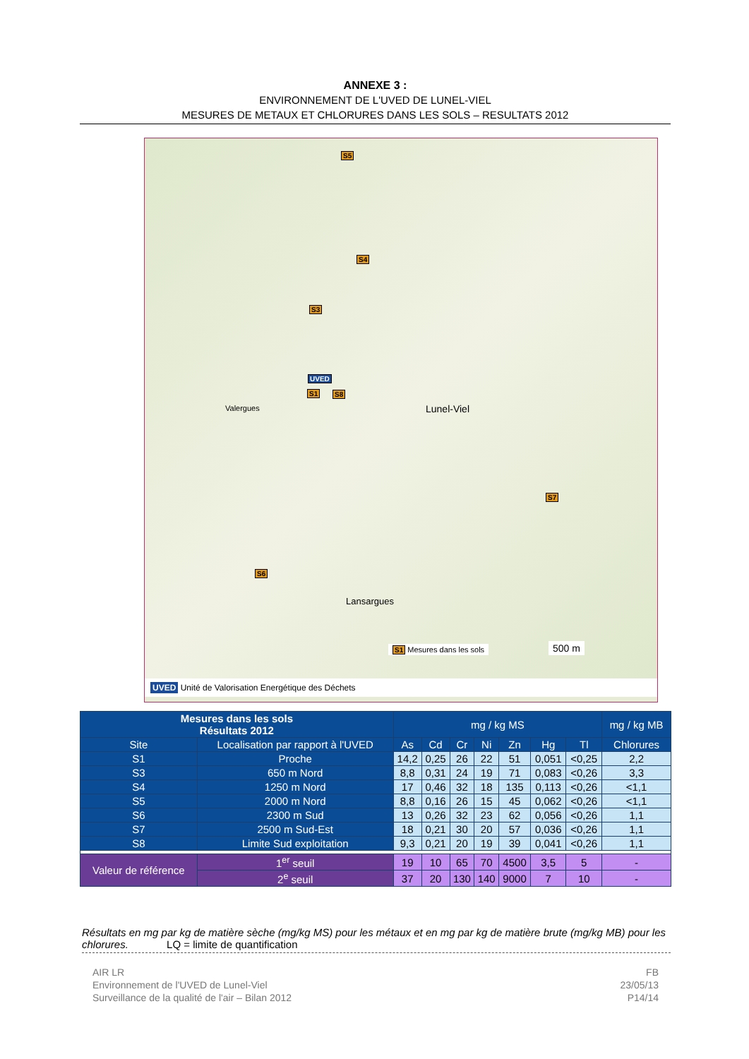ANNEXE 3 :
ENVIRONNEMENT DE L'UVED DE LUNEL-VIEL
MESURES DE METAUX ET CHLORURES DANS LES SOLS – RESULTATS 2012
S5
S4
S3
UVED
S1 S8
S7
S6
Lunel-Viel Valergues
Lansargues
S1 Mesures dans les sols 500 m
UVED Unité de Valorisation Energétique des Déchets
| Mesures dans les sols Résultats 2012 | | mg / kg MS | | | | | | | mg / kg MB |
| --- | --- | --- | --- | --- | --- | --- | --- | --- | --- |
| Site | Localisation par rapport à l'UVED | As | Cd | Cr | Ni | Zn | Hg | Tl | Chlorures |
| S1 | Proche | 14,2 | 0,25 | 26 | 22 | 51 | 0,051 | <0,25 | 2,2 |
| S3 | 650 m Nord | 8,8 | 0,31 | 24 | 19 | 71 | 0,083 | <0,26 | 3,3 |
| S4 | 1250 m Nord | 17 | 0,46 | 32 | 18 | 135 | 0,113 | <0,26 | <1,1 |
| S5 | 2000 m Nord | 8,8 | 0,16 | 26 | 15 | 45 | 0,062 | <0,26 | <1,1 |
| S6 | 2300 m Sud | 13 | 0,26 | 32 | 23 | 62 | 0,056 | <0,26 | 1,1 |
| S7 | 2500 m Sud-Est | 18 | 0,21 | 30 | 20 | 57 | 0,036 | <0,26 | 1,1 |
| S8 | Limite Sud exploitation | 9,3 | 0,21 | 20 | 19 | 39 | 0,041 | <0,26 | 1,1 |
| Valeur de référence | 1<sup>er</sup> seuil | 19 | 10 | 65 | 70 | 4500 | 3,5 | 5 | - |
| | 2<sup>e</sup> seuil | 37 | 20 | 130 | 140 | 9000 | 7 | 10 | - |
Résultats en mg par kg de matière sèche (mg/kg MS) pour les métaux et en mg par kg de matière brute (mg/kg MB) pour les chlorures. LQ = limite de quantification
AIR LR
Environnement de l'UVED de Lunel-Viel
Surveillance de la qualité de l'air – Bilan 2012
FB
23/05/13
P14/14